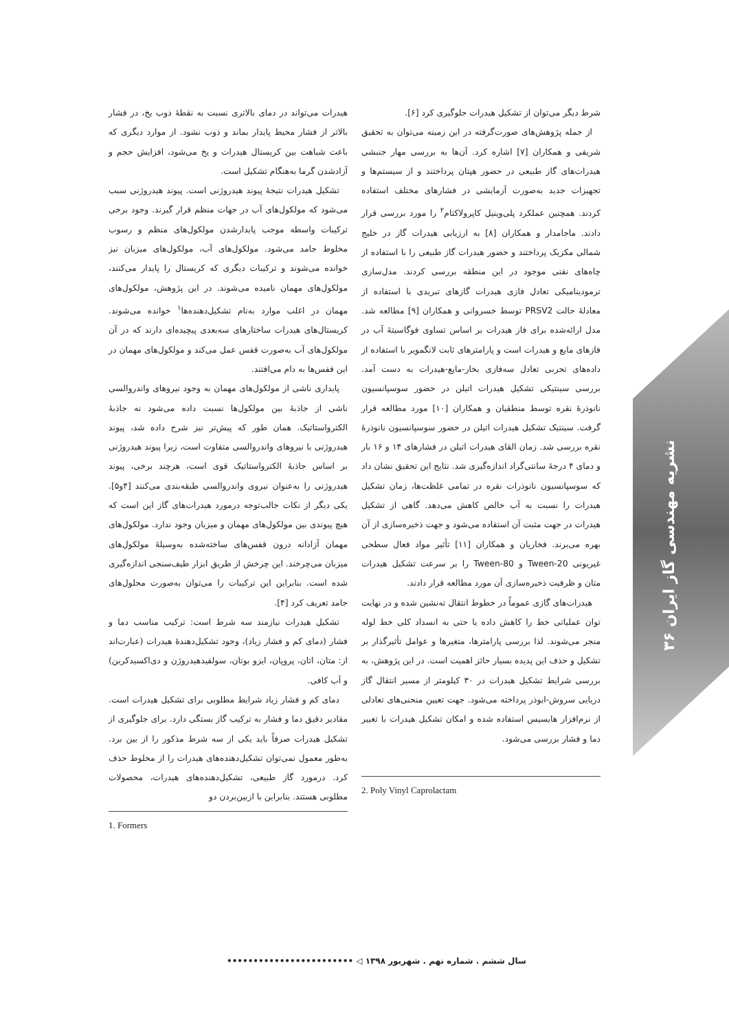نشریه مهندسی گاز ایران ۳۶
هیدرات می‌تواند در دمای بالاتری نسبت به نقطهٔ ذوب یخ، در فشار بالاتر از فشار محیط پایدار بماند و ذوب نشود. از موارد دیگری که باعث شباهت بین کریستال هیدرات و یخ می‌شود، افزایش حجم و آزادشدن گرما به‌هنگام تشکیل است.
تشکیل هیدرات نتیجهٔ پیوند هیدروژنی است. پیوند هیدروژنی سبب می‌شود که مولکول‌های آب در جهات منظم قرار گیرند. وجود برخی ترکیبات واسطه موجب پایدارشدن مولکول‌های منظم و رسوب مخلوط جامد می‌شود. مولکول‌های آب، مولکول‌های میزبان نیز خوانده می‌شوند و ترکیبات دیگری که کریستال را پایدار می‌کنند، مولکول‌های مهمان نامیده می‌شوند. در این پژوهش، مولکول‌های مهمان در اغلب موارد به‌نام تشکیل‌دهنده‌ها<sup>۱</sup> خوانده می‌شوند. کریستال‌های هیدرات ساختارهای سه‌بعدی پیچیده‌ای دارند که در آن مولکول‌های آب به‌صورت قفس عمل می‌کند و مولکول‌های مهمان در این قفس‌ها به دام می‌افتند.
پایداری ناشی از مولکول‌های مهمان به وجود نیروهای واندروالسی ناشی از جاذبهٔ بین مولکول‌ها نسبت داده می‌شود نه جاذبهٔ الکترواستاتیک. همان طور که پیش‌تر نیز شرح داده شد، پیوند هیدروژنی با نیروهای واندروالسی متفاوت است، زیرا پیوند هیدروژنی بر اساس جاذبهٔ الکترواستاتیک قوی است، هرچند برخی، پیوند هیدروژنی را به‌عنوان نیروی واندروالسی طبقه‌بندی می‌کنند [۴و۵]. یکی دیگر از نکات جالب‌توجه درمورد هیدرات‌های گاز این است که هیچ پیوندی بین مولکول‌های مهمان و میزبان وجود ندارد. مولکول‌های مهمان آزادانه درون قفس‌های ساخته‌شده به‌وسیلهٔ مولکول‌های میزبان می‌چرخند. این چرخش از طریق ابزار طیف‌سنجی اندازه‌گیری شده است. بنابراین این ترکیبات را می‌توان به‌صورت محلول‌های جامد تعریف کرد [۴].
تشکیل هیدرات نیازمند سه شرط است: ترکیب مناسب دما و فشار (دمای کم و فشار زیاد)، وجود تشکیل‌دهندهٔ هیدرات (عبارت‌اند از: متان، اتان، پروپان، ایزو بوتان، سولفیدهیدروژن و دی‌اکسیدکربن) و آب کافی.
دمای کم و فشار زیاد شرایط مطلوبی برای تشکیل هیدرات است. مقادیر دقیق دما و فشار به ترکیب گاز بستگی دارد. برای جلوگیری از تشکیل هیدرات صرفاً باید یکی از سه شرط مذکور را از بین برد. به‌طور معمول نمی‌توان تشکیل‌دهنده‌های هیدرات را از مخلوط حذف کرد. درمورد گاز طبیعی، تشکیل‌دهنده‌های هیدرات، محصولات مطلوبی هستند. بنابراین با ازبین‌بردن دو
1. Formers
شرط دیگر می‌توان از تشکیل هیدرات جلوگیری کرد [۶].
از جمله پژوهش‌های صورت‌گرفته در این زمینه می‌توان به تحقیق شریفی و همکاران [۷] اشاره کرد. آن‌ها به بررسی مهار جنبشی هیدرات‌های گاز طبیعی در حضور هپتان پرداختند و از سیستم‌ها و تجهیزات جدید به‌صورت آزمایشی در فشارهای مختلف استفاده کردند. همچنین عملکرد پلی‌وینیل کاپرولاکتام<sup>۲</sup> را مورد بررسی قرار دادند. ماجامدار و همکاران [۸] به ارزیابی هیدرات گاز در خلیج شمالی مکزیک پرداختند و حضور هیدرات گاز طبیعی را با استفاده از چاه‌های نفتی موجود در این منطقه بررسی کردند. مدل‌سازی ترمودینامیکی تعادل فازی هیدرات گازهای تبریدی با استفاده از معادلهٔ حالت PRSV2 توسط خسروانی و همکاران [۹] مطالعه شد. مدل ارائه‌شده برای فاز هیدرات بر اساس تساوی فوگاسیتهٔ آب در فازهای مایع و هیدرات است و پارامترهای ثابت لانگمویر با استفاده از داده‌های تجربی تعادل سه‌فازی بخار-مایع-هیدرات به دست آمد. بررسی سینتیکی تشکیل هیدرات اتیلن در حضور سوسپانسیون نانوذرهٔ نقره توسط منطقیان و همکاران [۱۰] مورد مطالعه قرار گرفت. سینتیک تشکیل هیدرات اتیلن در حضور سوسپانسیون نانوذرهٔ نقره بررسی شد. زمان القای هیدرات اتیلن در فشارهای ۱۴ و ۱۶ بار و دمای ۴ درجهٔ سانتی‌گراد اندازه‌گیری شد. نتایج این تحقیق نشان داد که سوسپانسیون نانوذرات نقره در تمامی غلظت‌ها، زمان تشکیل هیدرات را نسبت به آب خالص کاهش می‌دهد. گاهی از تشکیل هیدرات در جهت مثبت آن استفاده می‌شود و جهت ذخیره‌سازی از آن بهره می‌برند. فخاریان و همکاران [۱۱] تأثیر مواد فعال سطحی غیریونی Tween-20 و Tween-80 را بر سرعت تشکیل هیدرات متان و ظرفیت ذخیره‌سازی آن مورد مطالعه قرار دادند.
هیدرات‌های گازی عموماً در خطوط انتقال ته‌نشین شده و در نهایت توان عملیاتی خط را کاهش داده یا حتی به انسداد کلی خط لوله منجر می‌شوند. لذا بررسی پارامترها، متغیرها و عوامل تأثیرگذار بر تشکیل و حذف این پدیده بسیار حائز اهمیت است. در این پژوهش، به بررسی شرایط تشکیل هیدرات در ۳۰ کیلومتر از مسیر انتقال گاز دریایی سروش-ابوذر پرداخته می‌شود. جهت تعیین منحنی‌های تعادلی از نرم‌افزار هایسیس استفاده شده و امکان تشکیل هیدرات با تغییر دما و فشار بررسی می‌شود.
2. Poly Vinyl Caprolactam
سال ششم . شماره نهم . شهریور ۱۳۹۸ ◁ ••••••••••••••••••••••••